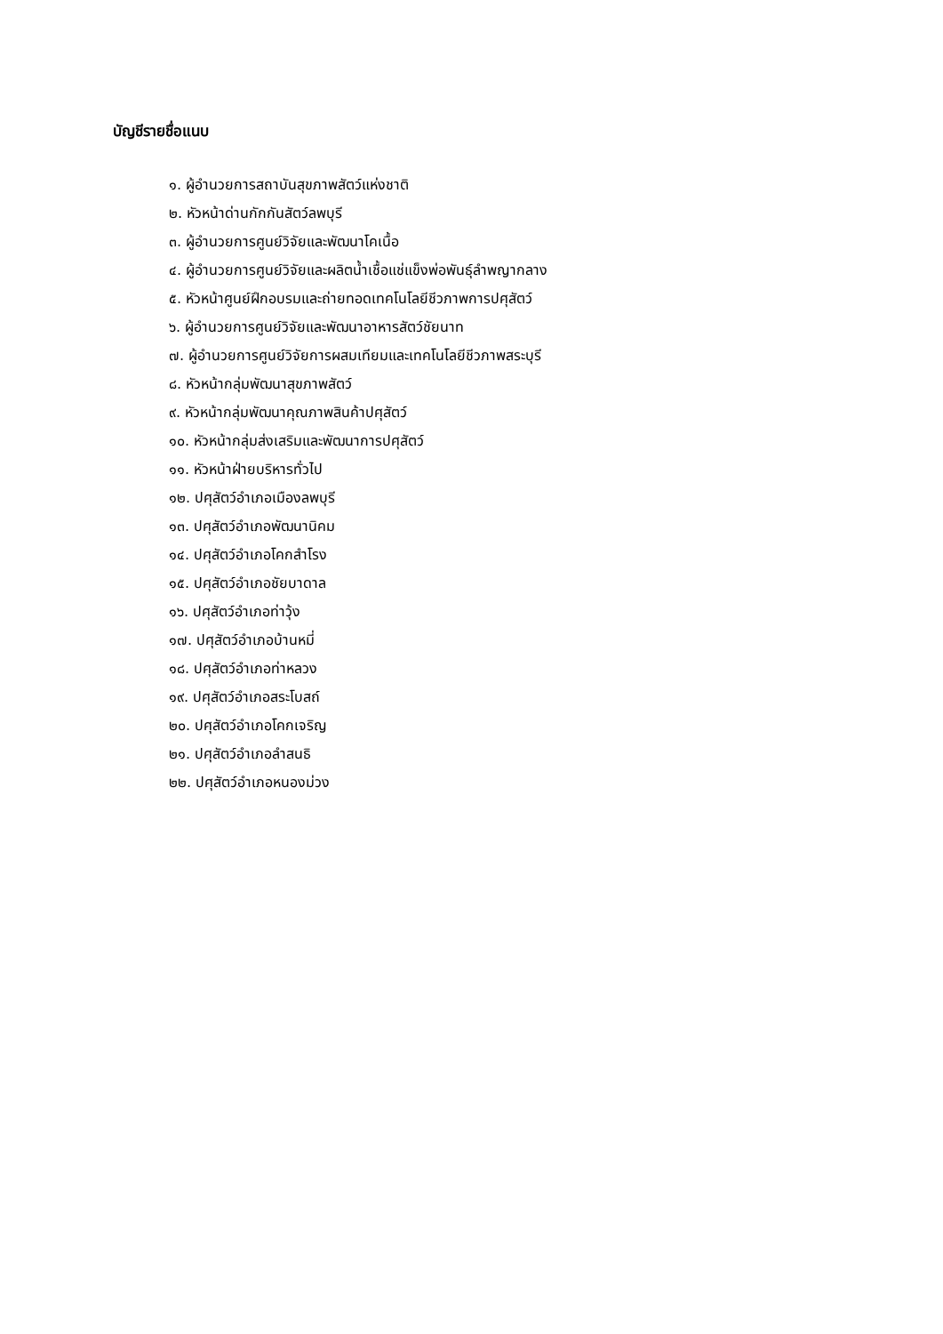บัญชีรายชื่อแนบ
๑. ผู้อำนวยการสถาบันสุขภาพสัตว์แห่งชาติ
๒. หัวหน้าด่านกักกันสัตว์ลพบุรี
๓. ผู้อำนวยการศูนย์วิจัยและพัฒนาโคเนื้อ
๔. ผู้อำนวยการศูนย์วิจัยและผลิตน้ำเชื้อแช่แข็งพ่อพันธุ์ลำพญากลาง
๕. หัวหน้าศูนย์ฝึกอบรมและถ่ายทอดเทคโนโลยีชีวภาพการปศุสัตว์
๖. ผู้อำนวยการศูนย์วิจัยและพัฒนาอาหารสัตว์ชัยนาท
๗. ผู้อำนวยการศูนย์วิจัยการผสมเทียมและเทคโนโลยีชีวภาพสระบุรี
๘. หัวหน้ากลุ่มพัฒนาสุขภาพสัตว์
๙. หัวหน้ากลุ่มพัฒนาคุณภาพสินค้าปศุสัตว์
๑๐. หัวหน้ากลุ่มส่งเสริมและพัฒนาการปศุสัตว์
๑๑. หัวหน้าฝ่ายบริหารทั่วไป
๑๒. ปศุสัตว์อำเภอเมืองลพบุรี
๑๓. ปศุสัตว์อำเภอพัฒนานิคม
๑๔. ปศุสัตว์อำเภอโคกสำโรง
๑๕. ปศุสัตว์อำเภอชัยบาดาล
๑๖. ปศุสัตว์อำเภอท่าวุ้ง
๑๗. ปศุสัตว์อำเภอบ้านหมี่
๑๘. ปศุสัตว์อำเภอท่าหลวง
๑๙. ปศุสัตว์อำเภอสระโบสถ์
๒๐. ปศุสัตว์อำเภอโคกเจริญ
๒๑. ปศุสัตว์อำเภอลำสนธิ
๒๒. ปศุสัตว์อำเภอหนองม่วง